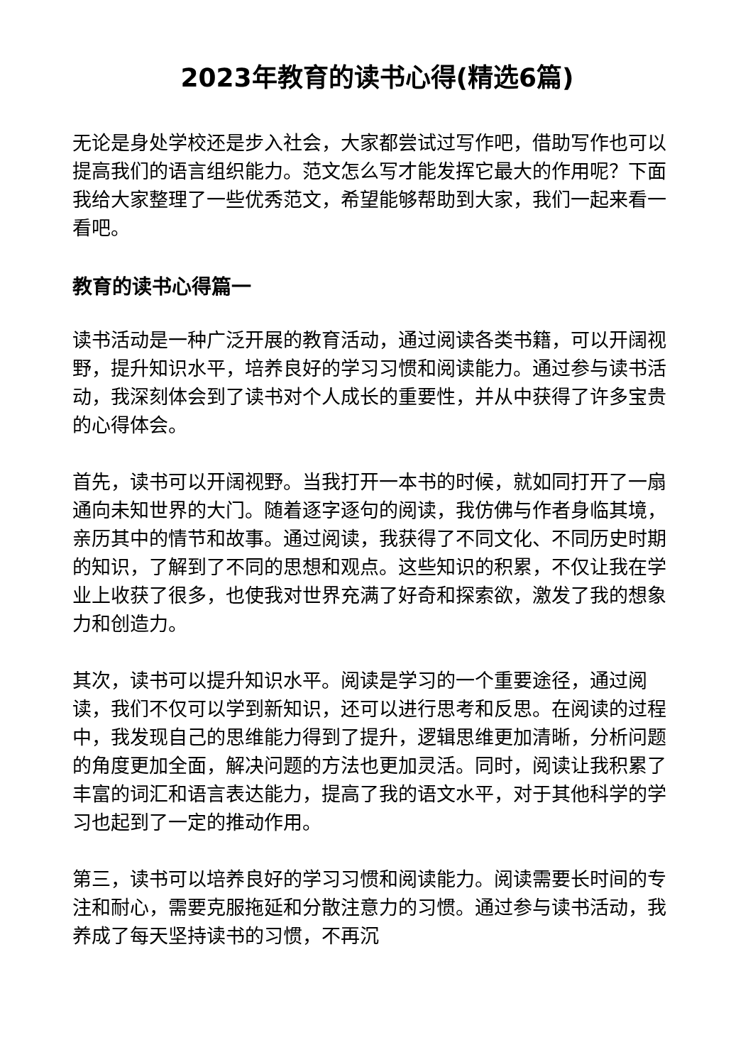2023年教育的读书心得(精选6篇)
无论是身处学校还是步入社会，大家都尝试过写作吧，借助写作也可以提高我们的语言组织能力。范文怎么写才能发挥它最大的作用呢？下面我给大家整理了一些优秀范文，希望能够帮助到大家，我们一起来看一看吧。
教育的读书心得篇一
读书活动是一种广泛开展的教育活动，通过阅读各类书籍，可以开阔视野，提升知识水平，培养良好的学习习惯和阅读能力。通过参与读书活动，我深刻体会到了读书对个人成长的重要性，并从中获得了许多宝贵的心得体会。
首先，读书可以开阔视野。当我打开一本书的时候，就如同打开了一扇通向未知世界的大门。随着逐字逐句的阅读，我仿佛与作者身临其境，亲历其中的情节和故事。通过阅读，我获得了不同文化、不同历史时期的知识，了解到了不同的思想和观点。这些知识的积累，不仅让我在学业上收获了很多，也使我对世界充满了好奇和探索欲，激发了我的想象力和创造力。
其次，读书可以提升知识水平。阅读是学习的一个重要途径，通过阅读，我们不仅可以学到新知识，还可以进行思考和反思。在阅读的过程中，我发现自己的思维能力得到了提升，逻辑思维更加清晰，分析问题的角度更加全面，解决问题的方法也更加灵活。同时，阅读让我积累了丰富的词汇和语言表达能力，提高了我的语文水平，对于其他科学的学习也起到了一定的推动作用。
第三，读书可以培养良好的学习习惯和阅读能力。阅读需要长时间的专注和耐心，需要克服拖延和分散注意力的习惯。通过参与读书活动，我养成了每天坚持读书的习惯，不再沉